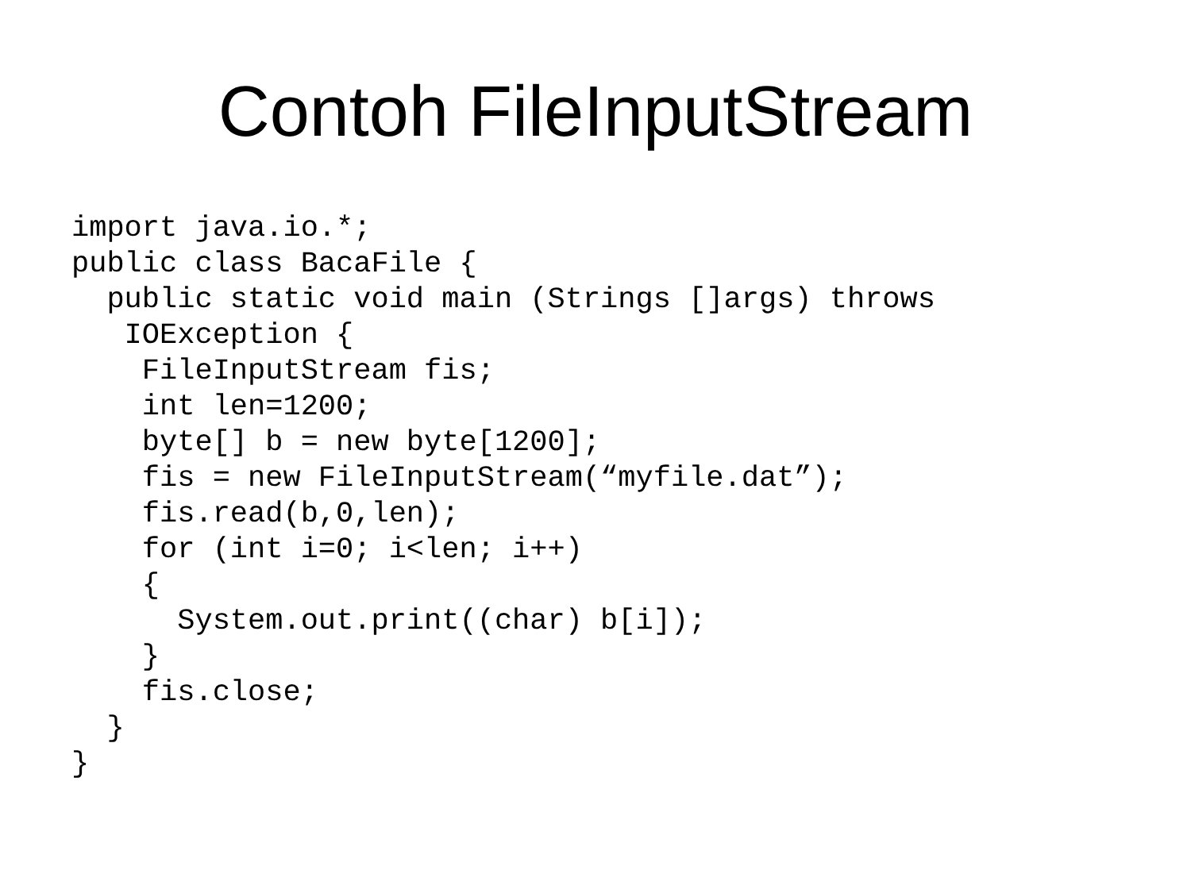Contoh FileInputStream
import java.io.*;
public class BacaFile {
  public static void main (Strings []args) throws
   IOException {
    FileInputStream fis;
    int len=1200;
    byte[] b = new byte[1200];
    fis = new FileInputStream(“myfile.dat”);
    fis.read(b,0,len);
    for (int i=0; i<len; i++)
    {
      System.out.print((char) b[i]);
    }
    fis.close;
  }
}